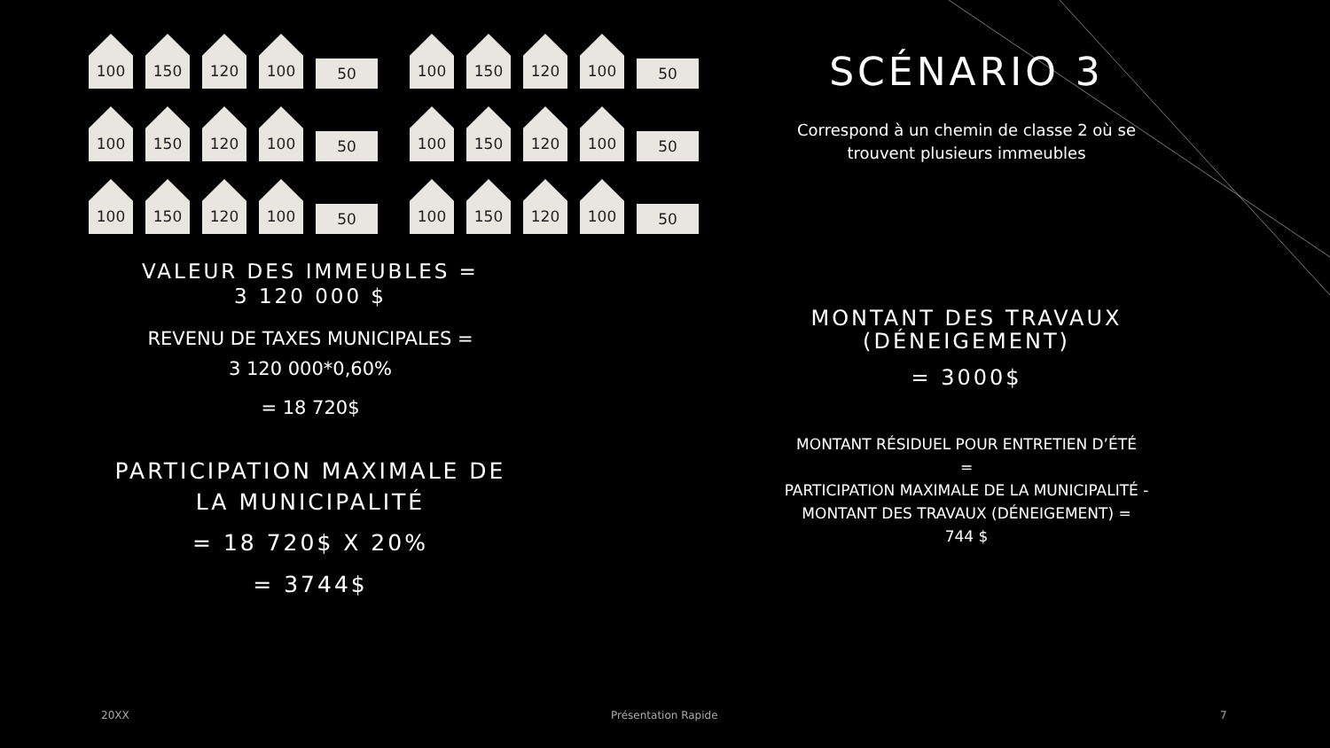100
150
120
100
50
100
150
120
100
50
100
150
120
100
50
100
150
120
100
50
100
150
120
100
50
100
150
120
100
50
VALEUR DES IMMEUBLES =
3 120 000 $
REVENU DE TAXES MUNICIPALES =
3 120 000*0,60%
= 18 720$
PARTICIPATION MAXIMALE DE
LA MUNICIPALITÉ
= 18 720$ X 20%
= 3744$
SCÉNARIO 3
Correspond à un chemin de classe 2 où se
trouvent plusieurs immeubles
MONTANT DES TRAVAUX
(DÉNEIGEMENT)
= 3000$
MONTANT RÉSIDUEL POUR ENTRETIEN D’ÉTÉ
=
PARTICIPATION MAXIMALE DE LA MUNICIPALITÉ -
MONTANT DES TRAVAUX (DÉNEIGEMENT) =
744 $
20XX Présentation Rapide 7